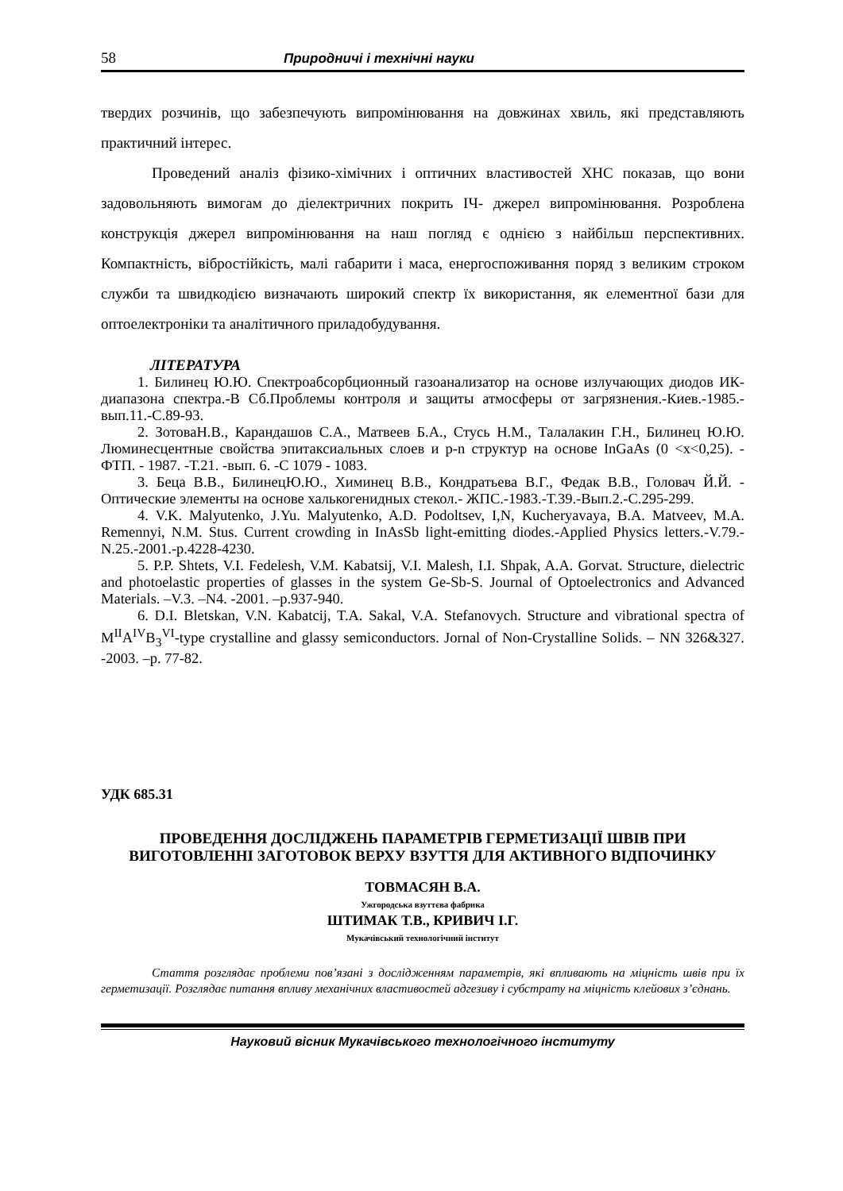58 Природничі і технічні науки
твердих розчинів, що забезпечують випромінювання на довжинах хвиль, які представляють практичний інтерес.
Проведений аналіз фізико-хімічних і оптичних властивостей ХНС показав, що вони задовольняють вимогам до діелектричних покрить ІЧ- джерел випромінювання. Розроблена конструкція джерел випромінювання на наш погляд є однією з найбільш перспективних. Компактність, вібростійкість, малі габарити і маса, енергоспоживання поряд з великим строком служби та швидкодією визначають широкий спектр їх використання, як елементної бази для оптоелектроніки та аналітичного приладобудування.
ЛІТЕРАТУРА
1. Билинец Ю.Ю. Спектроабсорбционный газоанализатор на основе излучающих диодов ИК-диапазона спектра.-В Сб.Проблемы контроля и защиты атмосферы от загрязнения.-Киев.-1985.-вып.11.-С.89-93.
2. ЗотоваН.В., Карандашов С.А., Матвеев Б.А., Стусь Н.М., Талалакин Г.Н., Билинец Ю.Ю. Люминесцентные свойства эпитаксиальных слоев и p-n структур на основе InGaAs (0 <x<0,25). - ФТП. - 1987. -Т.21. -вып. 6. -С 1079 - 1083.
3. Беца В.В., БилинецЮ.Ю., Химинец В.В., Кондратьева В.Г., Федак В.В., Головач Й.Й. - Оптические элементы на основе халькогенидных стекол.- ЖПС.-1983.-Т.39.-Вып.2.-С.295-299.
4. V.K. Malyutenko, J.Yu. Malyutenko, A.D. Podoltsev, I,N, Kucheryavaya, B.A. Matveev, M.A. Remennyi, N.M. Stus. Current crowding in InAsSb light-emitting diodes.-Applied Physics letters.-V.79.-N.25.-2001.-p.4228-4230.
5. P.P. Shtets, V.I. Fedelesh, V.M. Kabatsij, V.I. Malesh, I.I. Shpak, A.A. Gorvat. Structure, dielectric and photoelastic properties of glasses in the system Ge-Sb-S. Journal of Optoelectronics and Advanced Materials. –V.3. –N4. -2001. –p.937-940.
6. D.I. Bletskan, V.N. Kabatcij, T.A. Sakal, V.A. Stefanovych. Structure and vibrational spectra of M<sup>II</sup>A<sup>IV</sup>B<sub>3</sub><sup>VI</sup>-type crystalline and glassy semiconductors. Jornal of Non-Crystalline Solids. – NN 326&327. -2003. –p. 77-82.
УДК 685.31
ПРОВЕДЕННЯ ДОСЛІДЖЕНЬ ПАРАМЕТРІВ ГЕРМЕТИЗАЦІЇ ШВІВ ПРИ ВИГОТОВЛЕННІ ЗАГОТОВОК ВЕРХУ ВЗУТТЯ ДЛЯ АКТИВНОГО ВІДПОЧИНКУ
ТОВМАСЯН В.А.
Ужгородська взуттєва фабрика
ШТИМАК Т.В., КРИВИЧ І.Г.
Мукачівський технологічний інститут
Стаття розглядає проблеми пов’язані з дослідженням параметрів, які впливають на міцність швів при їх герметизації. Розглядає питання впливу механічних властивостей адгезиву і субстрату на міцність клейових з’єднань.
Науковий вісник Мукачівського технологічного інституту